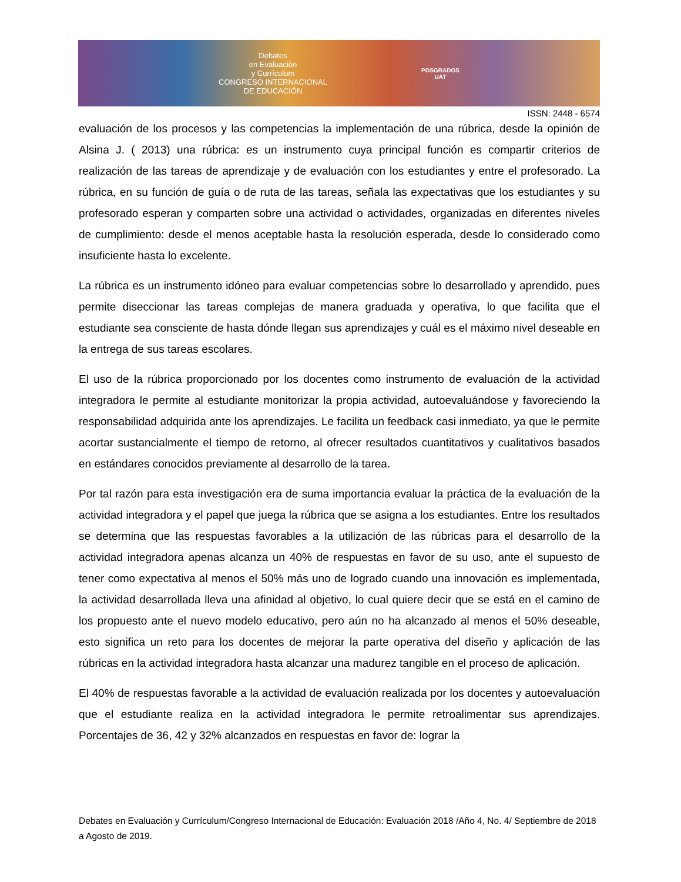Debates
en Evaluación
y Currículum
CONGRESO INTERNACIONAL
DE EDUCACIÓN
POSGRADOS
UAT
ISSN: 2448 - 6574
evaluación de los procesos y las competencias la implementación de una rúbrica, desde la opinión de Alsina J. ( 2013) una rúbrica: es un instrumento cuya principal función es compartir criterios de realización de las tareas de aprendizaje y de evaluación con los estudiantes y entre el profesorado. La rúbrica, en su función de guía o de ruta de las tareas, señala las expectativas que los estudiantes y su profesorado esperan y comparten sobre una actividad o actividades, organizadas en diferentes niveles de cumplimiento: desde el menos aceptable hasta la resolución esperada, desde lo considerado como insuficiente hasta lo excelente.
La rúbrica es un instrumento idóneo para evaluar competencias sobre lo desarrollado y aprendido, pues permite diseccionar las tareas complejas de manera graduada y operativa, lo que facilita que el estudiante sea consciente de hasta dónde llegan sus aprendizajes y cuál es el máximo nivel deseable en la entrega de sus tareas escolares.
El uso de la rúbrica proporcionado por los docentes como instrumento de evaluación de la actividad integradora le permite al estudiante monitorizar la propia actividad, autoevaluándose y favoreciendo la responsabilidad adquirida ante los aprendizajes. Le facilita un feedback casi inmediato, ya que le permite acortar sustancialmente el tiempo de retorno, al ofrecer resultados cuantitativos y cualitativos basados en estándares conocidos previamente al desarrollo de la tarea.
Por tal razón para esta investigación era de suma importancia evaluar la práctica de la evaluación de la actividad integradora y el papel que juega la rúbrica que se asigna a los estudiantes. Entre los resultados se determina que las respuestas favorables a la utilización de las rúbricas para el desarrollo de la actividad integradora apenas alcanza un 40% de respuestas en favor de su uso, ante el supuesto de tener como expectativa al menos el 50% más uno de logrado cuando una innovación es implementada, la actividad desarrollada lleva una afinidad al objetivo, lo cual quiere decir que se está en el camino de los propuesto ante el nuevo modelo educativo, pero aún no ha alcanzado al menos el 50% deseable, esto significa un reto para los docentes de mejorar la parte operativa del diseño y aplicación de las rúbricas en la actividad integradora hasta alcanzar una madurez tangible en el proceso de aplicación.
El 40% de respuestas favorable a la actividad de evaluación realizada por los docentes y autoevaluación que el estudiante realiza en la actividad integradora le permite retroalimentar sus aprendizajes. Porcentajes de 36, 42 y 32% alcanzados en respuestas en favor de: lograr la
Debates en Evaluación y Currículum/Congreso Internacional de Educación: Evaluación 2018 /Año 4, No. 4/ Septiembre de 2018 a Agosto de 2019.